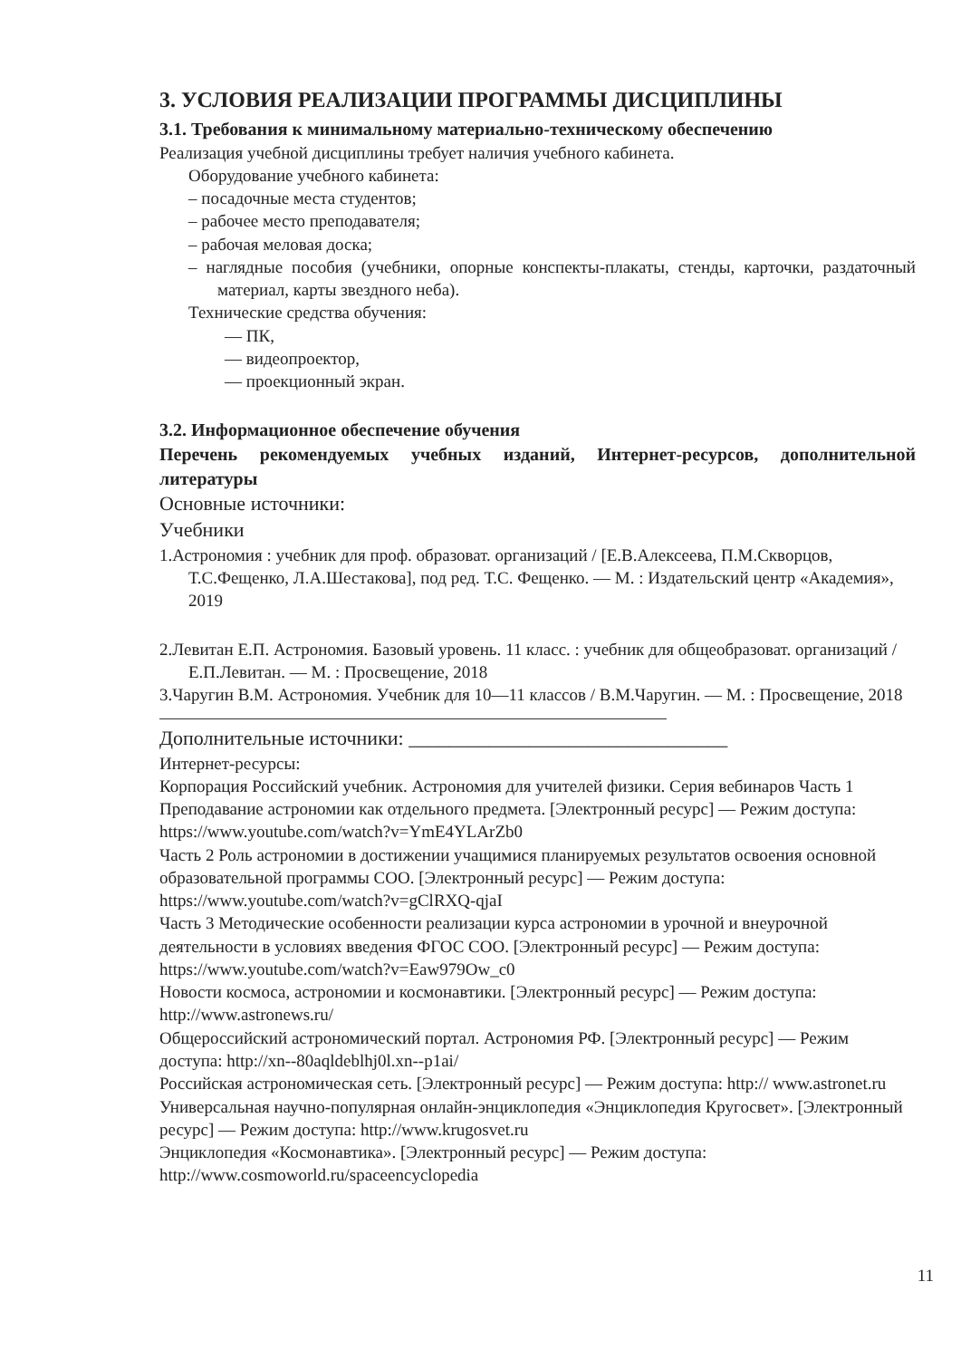3. УСЛОВИЯ РЕАЛИЗАЦИИ ПРОГРАММЫ ДИСЦИПЛИНЫ
3.1. Требования к минимальному материально-техническому обеспечению
Реализация учебной дисциплины требует наличия учебного кабинета.
Оборудование учебного кабинета:
– посадочные места студентов;
– рабочее место преподавателя;
– рабочая меловая доска;
– наглядные пособия (учебники, опорные конспекты-плакаты, стенды, карточки, раздаточный материал, карты звездного неба).
Технические средства обучения:
— ПК,
— видеопроектор,
— проекционный экран.
3.2. Информационное обеспечение обучения
Перечень рекомендуемых учебных изданий, Интернет-ресурсов, дополнительной литературы
Основные источники:
Учебники
1.Астрономия : учебник для проф. образоват. организаций / [Е.В.Алексеева, П.М.Скворцов, Т.С.Фещенко, Л.А.Шестакова], под ред. Т.С. Фещенко. — М. : Издательский центр «Академия», 2019
2.Левитан Е.П. Астрономия. Базовый уровень. 11 класс. : учебник для общеобразоват. организаций / Е.П.Левитан. — М. : Просвещение, 2018
3.Чаругин В.М. Астрономия. Учебник для 10—11 классов / В.М.Чаругин. — М. : Просвещение, 2018
Дополнительные источники: ________________________________
Интернет-ресурсы:
Корпорация Российский учебник. Астрономия для учителей физики. Серия вебинаров Часть 1 Преподавание астрономии как отдельного предмета. [Электронный ресурс] — Режим доступа: https://www.youtube.com/watch?v=YmE4YLArZb0
Часть 2 Роль астрономии в достижении учащимися планируемых результатов освоения основной образовательной программы СОО. [Электронный ресурс] — Режим доступа: https://www.youtube.com/watch?v=gClRXQ-qjaI
Часть 3 Методические особенности реализации курса астрономии в урочной и внеурочной деятельности в условиях введения ФГОС СОО. [Электронный ресурс] — Режим доступа: https://www.youtube.com/watch?v=Eaw979Ow_c0
Новости космоса, астрономии и космонавтики. [Электронный ресурс] — Режим доступа: http://www.astronews.ru/
Общероссийский астрономический портал. Астрономия РФ. [Электронный ресурс] — Режим доступа: http://xn--80aqldeblhj0l.xn--p1ai/
Российская астрономическая сеть. [Электронный ресурс] — Режим доступа: http:// www.astronet.ru
Универсальная научно-популярная онлайн-энциклопедия «Энциклопедия Кругосвет». [Электронный ресурс] — Режим доступа: http://www.krugosvet.ru
Энциклопедия «Космонавтика». [Электронный ресурс] — Режим доступа: http://www.cosmoworld.ru/spaceencyclopedia
11